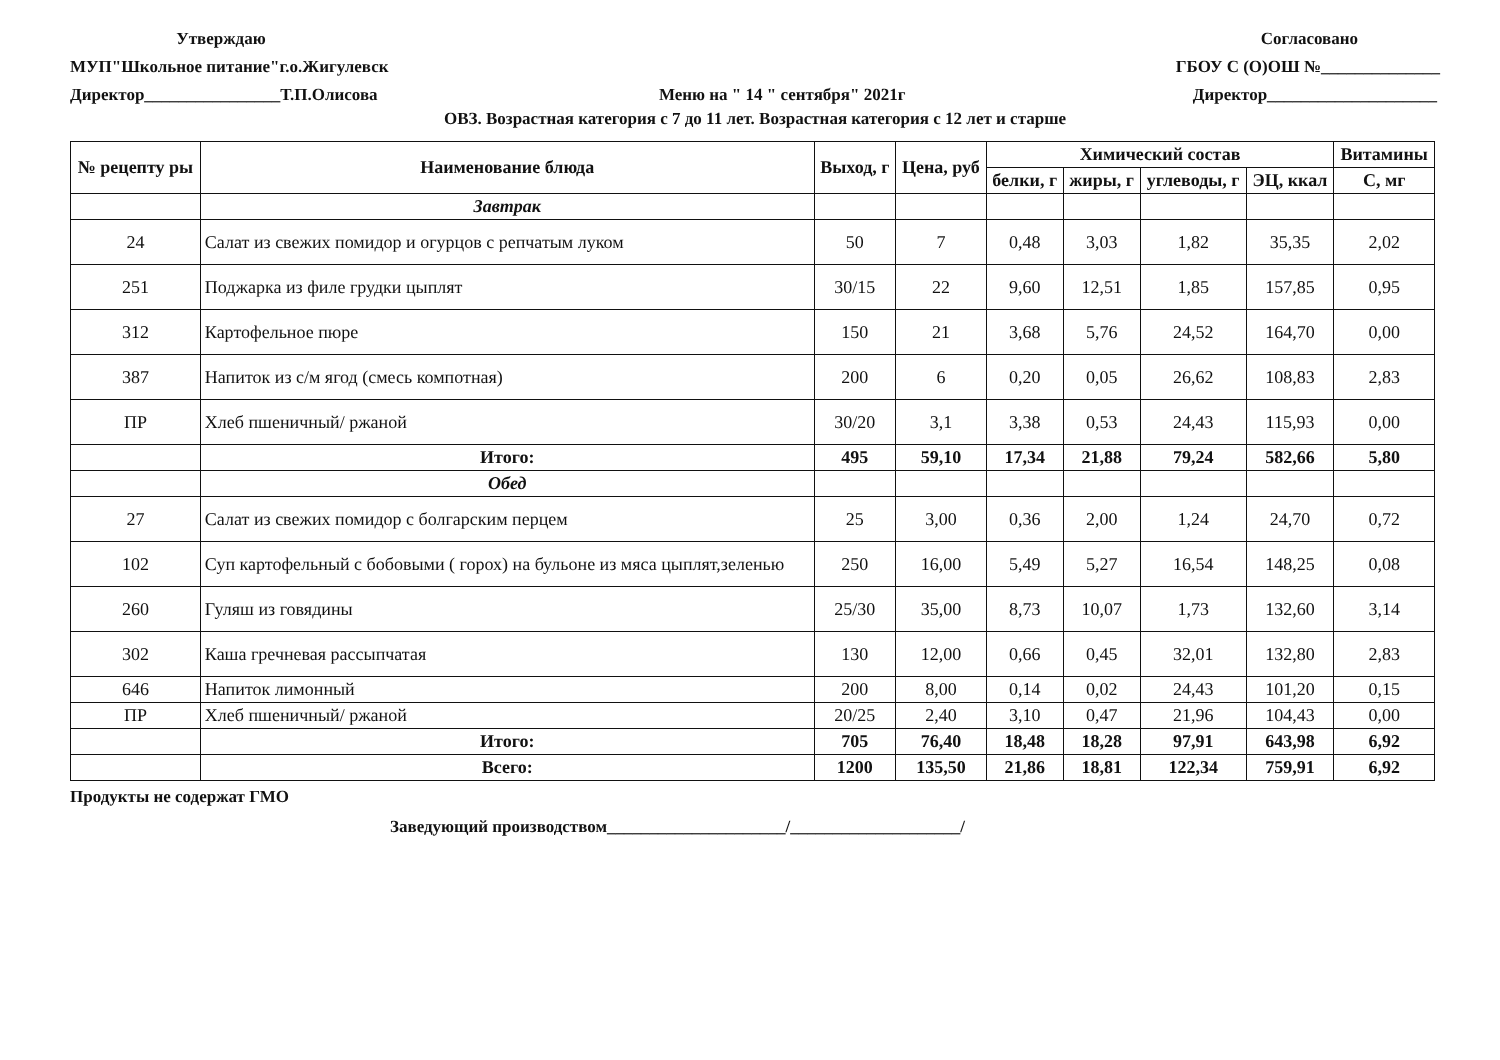Утверждаю
МУП"Школьное питание"г.о.Жигулевск
Директор________________Т.П.Олисова
Меню на " 14 " сентября" 2021г Согласовано
ГБОУ С (О)ОШ №______________
Директор____________________
ОВЗ. Возрастная категория с 7 до 11 лет. Возрастная категория с 12 лет и старше
| № рецепту ры | Наименование блюда | Выход, г | Цена, руб | Химический состав | | | | Витамины |
| --- | --- | --- | --- | --- | --- | --- | --- | --- |
| | | | | белки, г | жиры, г | углеводы, г | ЭЦ, ккал | С, мг |
| | Завтрак | | | | | | | |
| 24 | Салат из свежих помидор и огурцов с репчатым луком | 50 | 7 | 0,48 | 3,03 | 1,82 | 35,35 | 2,02 |
| 251 | Поджарка из филе грудки цыплят | 30/15 | 22 | 9,60 | 12,51 | 1,85 | 157,85 | 0,95 |
| 312 | Картофельное пюре | 150 | 21 | 3,68 | 5,76 | 24,52 | 164,70 | 0,00 |
| 387 | Напиток из с/м ягод (смесь компотная) | 200 | 6 | 0,20 | 0,05 | 26,62 | 108,83 | 2,83 |
| ПР | Хлеб пшеничный/ ржаной | 30/20 | 3,1 | 3,38 | 0,53 | 24,43 | 115,93 | 0,00 |
| | Итого: | 495 | 59,10 | 17,34 | 21,88 | 79,24 | 582,66 | 5,80 |
| | Обед | | | | | | | |
| 27 | Салат из свежих помидор с болгарским перцем | 25 | 3,00 | 0,36 | 2,00 | 1,24 | 24,70 | 0,72 |
| 102 | Суп картофельный с бобовыми ( горох) на бульоне из мяса цыплят,зеленью | 250 | 16,00 | 5,49 | 5,27 | 16,54 | 148,25 | 0,08 |
| 260 | Гуляш из говядины | 25/30 | 35,00 | 8,73 | 10,07 | 1,73 | 132,60 | 3,14 |
| 302 | Каша гречневая рассыпчатая | 130 | 12,00 | 0,66 | 0,45 | 32,01 | 132,80 | 2,83 |
| 646 | Напиток лимонный | 200 | 8,00 | 0,14 | 0,02 | 24,43 | 101,20 | 0,15 |
| ПР | Хлеб пшеничный/ ржаной | 20/25 | 2,40 | 3,10 | 0,47 | 21,96 | 104,43 | 0,00 |
| | Итого: | 705 | 76,40 | 18,48 | 18,28 | 97,91 | 643,98 | 6,92 |
| | Всего: | 1200 | 135,50 | 21,86 | 18,81 | 122,34 | 759,91 | 6,92 |
Продукты не содержат ГМО
Заведующий производством_____________________/____________________/